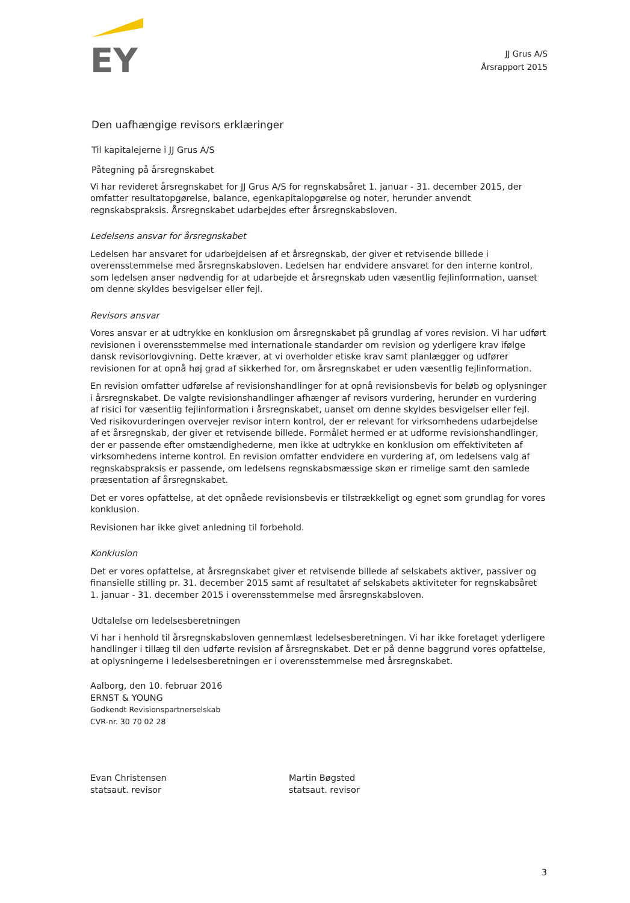EY
JJ Grus A/S
Årsrapport 2015
Den uafhængige revisors erklæringer
Til kapitalejerne i JJ Grus A/S
Påtegning på årsregnskabet
Vi har revideret årsregnskabet for JJ Grus A/S for regnskabsåret 1. januar - 31. december 2015, der omfatter resultatopgørelse, balance, egenkapitalopgørelse og noter, herunder anvendt regnskabspraksis. Årsregnskabet udarbejdes efter årsregnskabsloven.
Ledelsens ansvar for årsregnskabet
Ledelsen har ansvaret for udarbejdelsen af et årsregnskab, der giver et retvisende billede i overensstemmelse med årsregnskabsloven. Ledelsen har endvidere ansvaret for den interne kontrol, som ledelsen anser nødvendig for at udarbejde et årsregnskab uden væsentlig fejlinformation, uanset om denne skyldes besvigelser eller fejl.
Revisors ansvar
Vores ansvar er at udtrykke en konklusion om årsregnskabet på grundlag af vores revision. Vi har udført revisionen i overensstemmelse med internationale standarder om revision og yderligere krav ifølge dansk revisorlovgivning. Dette kræver, at vi overholder etiske krav samt planlægger og udfører revisionen for at opnå høj grad af sikkerhed for, om årsregnskabet er uden væsentlig fejlinformation.
En revision omfatter udførelse af revisionshandlinger for at opnå revisionsbevis for beløb og oplysninger i årsregnskabet. De valgte revisionshandlinger afhænger af revisors vurdering, herunder en vurdering af risici for væsentlig fejlinformation i årsregnskabet, uanset om denne skyldes besvigelser eller fejl. Ved risikovurderingen overvejer revisor intern kontrol, der er relevant for virksomhedens udarbejdelse af et årsregnskab, der giver et retvisende billede. Formålet hermed er at udforme revisionshandlinger, der er passende efter omstændighederne, men ikke at udtrykke en konklusion om effektiviteten af virksomhedens interne kontrol. En revision omfatter endvidere en vurdering af, om ledelsens valg af regnskabspraksis er passende, om ledelsens regnskabsmæssige skøn er rimelige samt den samlede præsentation af årsregnskabet.
Det er vores opfattelse, at det opnåede revisionsbevis er tilstrækkeligt og egnet som grundlag for vores konklusion.
Revisionen har ikke givet anledning til forbehold.
Konklusion
Det er vores opfattelse, at årsregnskabet giver et retvisende billede af selskabets aktiver, passiver og finansielle stilling pr. 31. december 2015 samt af resultatet af selskabets aktiviteter for regnskabsåret 1. januar - 31. december 2015 i overensstemmelse med årsregnskabsloven.
Udtalelse om ledelsesberetningen
Vi har i henhold til årsregnskabsloven gennemlæst ledelsesberetningen. Vi har ikke foretaget yderligere handlinger i tillæg til den udførte revision af årsregnskabet. Det er på denne baggrund vores opfattelse, at oplysningerne i ledelsesberetningen er i overensstemmelse med årsregnskabet.
Aalborg, den 10. februar 2016
ERNST & YOUNG
Godkendt Revisionspartnerselskab
CVR-nr. 30 70 02 28
Evan Christensen
statsaut. revisor
Martin Bøgsted
statsaut. revisor
3